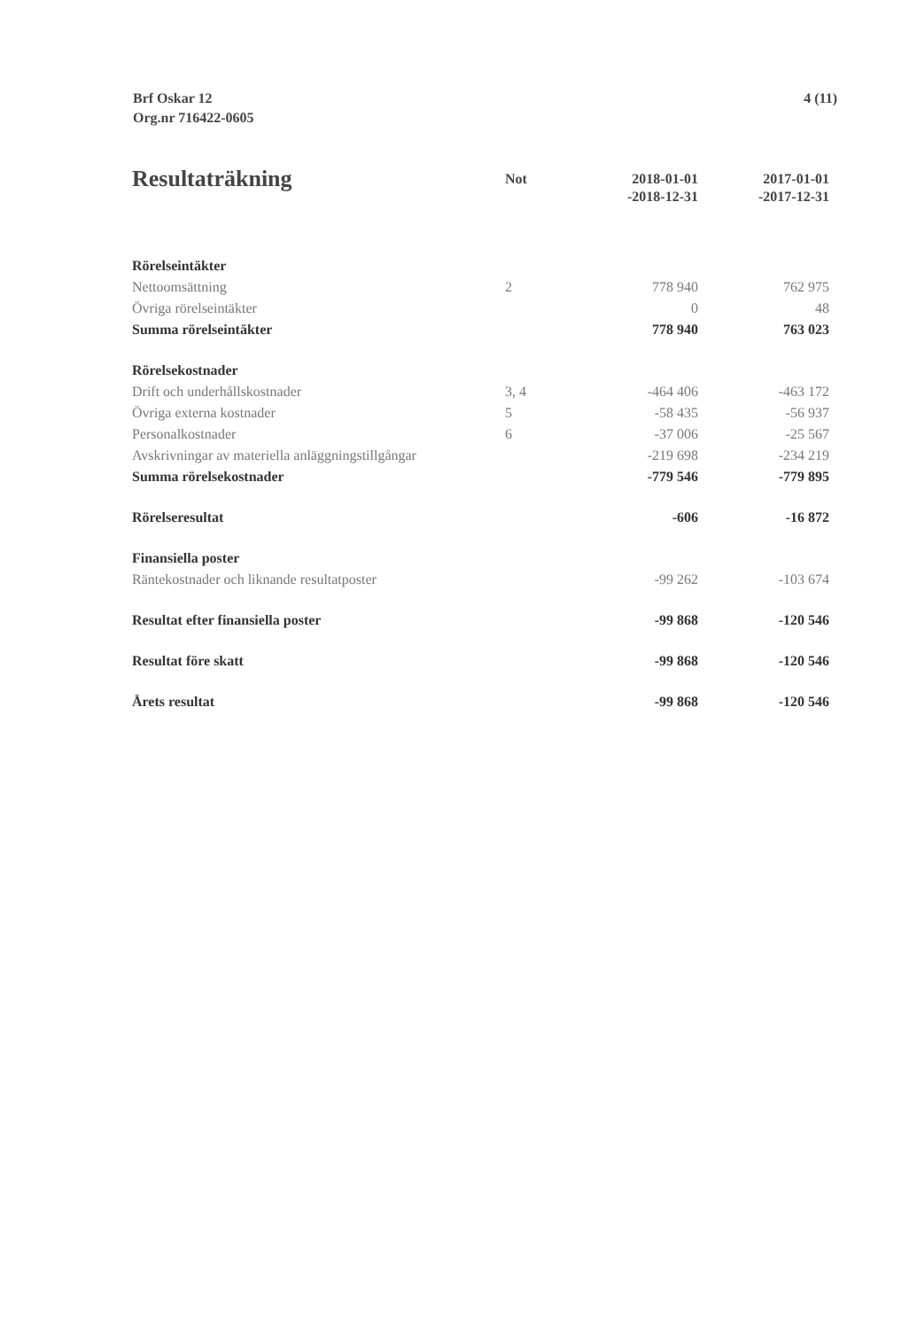Brf Oskar 12
Org.nr 716422-0605
4 (11)
| Resultaträkning | Not | 2018-01-01 -2018-12-31 | 2017-01-01 -2017-12-31 |
| --- | --- | --- | --- |
| Rörelseintäkter | | | |
| Nettoomsättning | 2 | 778 940 | 762 975 |
| Övriga rörelseintäkter | | 0 | 48 |
| Summa rörelseintäkter | | 778 940 | 763 023 |
| Rörelsekostnader | | | |
| Drift och underhållskostnader | 3, 4 | -464 406 | -463 172 |
| Övriga externa kostnader | 5 | -58 435 | -56 937 |
| Personalkostnader | 6 | -37 006 | -25 567 |
| Avskrivningar av materiella anläggningstillgångar | | -219 698 | -234 219 |
| Summa rörelsekostnader | | -779 546 | -779 895 |
| Rörelseresultat | | -606 | -16 872 |
| Finansiella poster | | | |
| Räntekostnader och liknande resultatposter | | -99 262 | -103 674 |
| Resultat efter finansiella poster | | -99 868 | -120 546 |
| Resultat före skatt | | -99 868 | -120 546 |
| Årets resultat | | -99 868 | -120 546 |